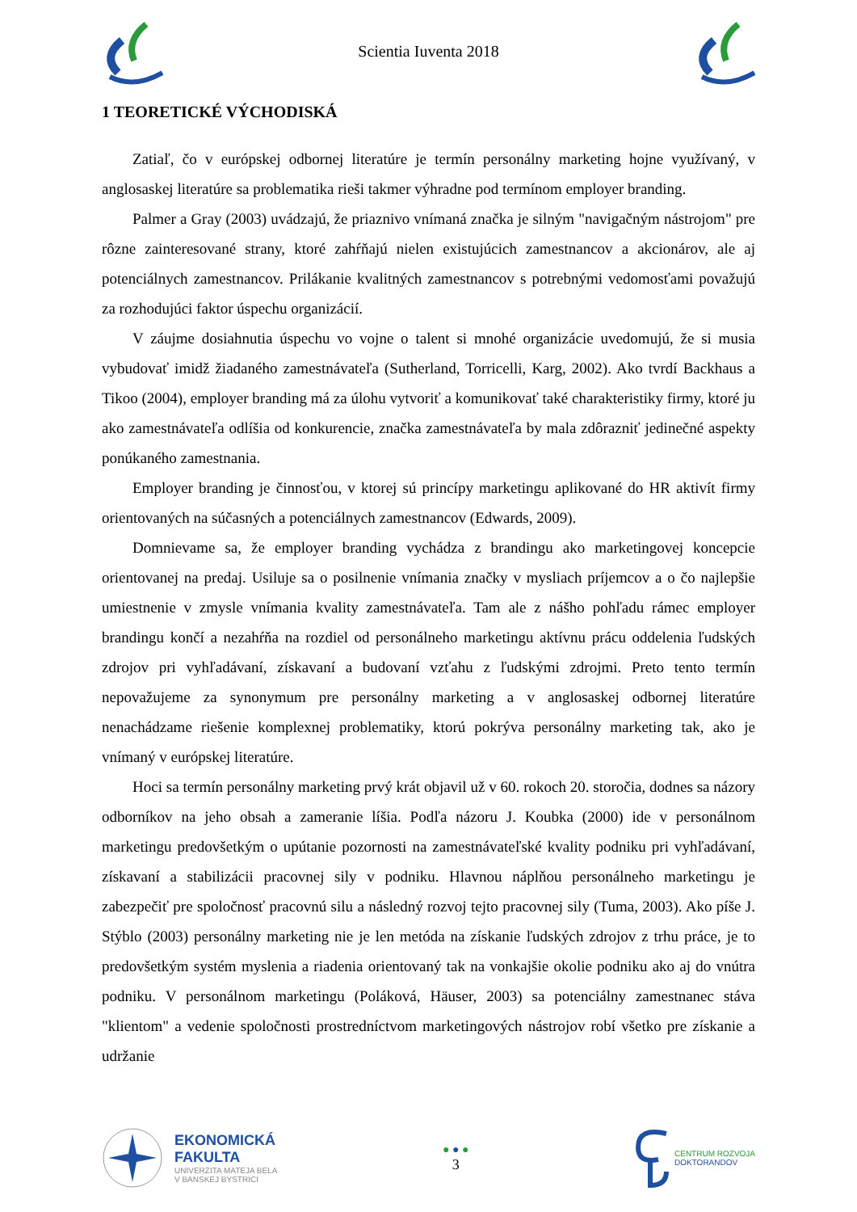Scientia Iuventa 2018
1 TEORETICKÉ VÝCHODISKÁ
Zatiaľ, čo v európskej odbornej literatúre je termín personálny marketing hojne využívaný, v anglosaskej literatúre sa problematika rieši takmer výhradne pod termínom employer branding.
Palmer a Gray (2003) uvádzajú, že priaznivo vnímaná značka je silným "navigačným nástrojom" pre rôzne zainteresované strany, ktoré zahŕňajú nielen existujúcich zamestnancov a akcionárov, ale aj potenciálnych zamestnancov. Prilákanie kvalitných zamestnancov s potrebnými vedomosťami považujú za rozhodujúci faktor úspechu organizácií.
V záujme dosiahnutia úspechu vo vojne o talent si mnohé organizácie uvedomujú, že si musia vybudovať imidž žiadaného zamestnávateľa (Sutherland, Torricelli, Karg, 2002). Ako tvrdí Backhaus a Tikoo (2004), employer branding má za úlohu vytvoriť a komunikovať také charakteristiky firmy, ktoré ju ako zamestnávateľa odlíšia od konkurencie, značka zamestnávateľa by mala zdôrazniť jedinečné aspekty ponúkaného zamestnania.
Employer branding je činnosťou, v ktorej sú princípy marketingu aplikované do HR aktivít firmy orientovaných na súčasných a potenciálnych zamestnancov (Edwards, 2009).
Domnievame sa, že employer branding vychádza z brandingu ako marketingovej koncepcie orientovanej na predaj. Usiluje sa o posilnenie vnímania značky v mysliach príjemcov a o čo najlepšie umiestnenie v zmysle vnímania kvality zamestnávateľa. Tam ale z nášho pohľadu rámec employer brandingu končí a nezahŕňa na rozdiel od personálneho marketingu aktívnu prácu oddelenia ľudských zdrojov pri vyhľadávaní, získavaní a budovaní vzťahu z ľudskými zdrojmi. Preto tento termín nepovažujeme za synonymum pre personálny marketing a v anglosaskej odbornej literatúre nenachádzame riešenie komplexnej problematiky, ktorú pokrýva personálny marketing tak, ako je vnímaný v európskej literatúre.
Hoci sa termín personálny marketing prvý krát objavil už v 60. rokoch 20. storočia, dodnes sa názory odborníkov na jeho obsah a zameranie líšia. Podľa názoru J. Koubka (2000) ide v personálnom marketingu predovšetkým o upútanie pozornosti na zamestnávateľské kvality podniku pri vyhľadávaní, získavaní a stabilizácii pracovnej sily v podniku. Hlavnou náplňou personálneho marketingu je zabezpečiť pre spoločnosť pracovnú silu a následný rozvoj tejto pracovnej sily (Tuma, 2003). Ako píše J. Stýblo (2003) personálny marketing nie je len metóda na získanie ľudských zdrojov z trhu práce, je to predovšetkým systém myslenia a riadenia orientovaný tak na vonkajšie okolie podniku ako aj do vnútra podniku. V personálnom marketingu (Poláková, Häuser, 2003) sa potenciálny zamestnanec stáva "klientom" a vedenie spoločnosti prostredníctvom marketingových nástrojov robí všetko pre získanie a udržanie
EKONOMICKÁ
FAKULTA
UNIVERZITA MATEJA BELA
V BANSKEJ BYSTRICI
● ● ●
3
CENTRUM ROZVOJA
DOKTORANDOV